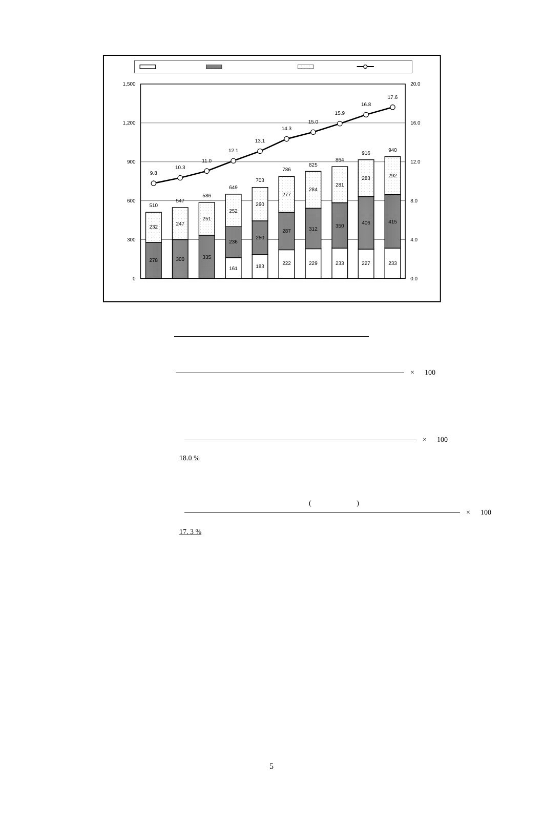1,500
1,200
900
600
300
0
20.0
16.0
12.0
8.0
4.0
0.0
9.8
10.3
11.0
12.1
13.1
14.3
15.0
15.9
16.8
17.6
510
547
586
649
703
786
825
864
916
940
232
247
251
252
260
277
284
281
283
292
278
300
335
236
260
287
312
350
406
415
161
183
222
229
233
227
233
× 100
× 100
18.0 %
( )
× 100
17. 3 %
5